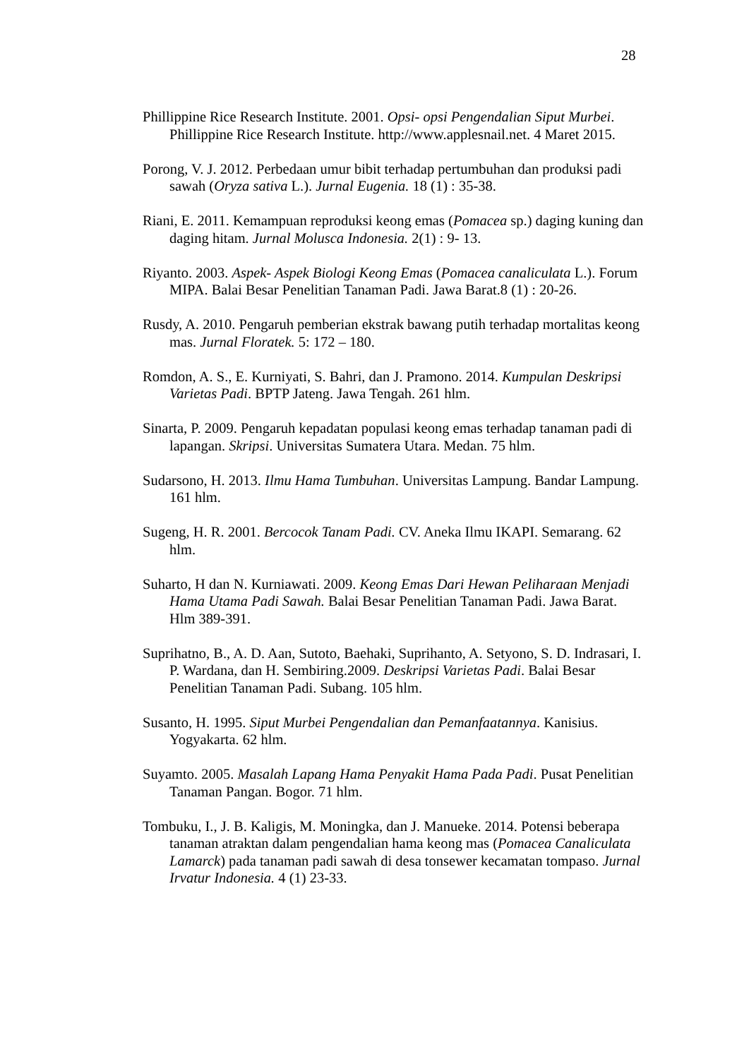28
Phillippine Rice Research Institute. 2001. Opsi- opsi Pengendalian Siput Murbei. Phillippine Rice Research Institute. http://www.applesnail.net. 4 Maret 2015.
Porong, V. J. 2012. Perbedaan umur bibit terhadap pertumbuhan dan produksi padi sawah (Oryza sativa L.). Jurnal Eugenia. 18 (1) : 35-38.
Riani, E. 2011. Kemampuan reproduksi keong emas (Pomacea sp.) daging kuning dan daging hitam. Jurnal Molusca Indonesia. 2(1) : 9- 13.
Riyanto. 2003. Aspek- Aspek Biologi Keong Emas (Pomacea canaliculata L.). Forum MIPA. Balai Besar Penelitian Tanaman Padi. Jawa Barat.8 (1) : 20-26.
Rusdy, A. 2010. Pengaruh pemberian ekstrak bawang putih terhadap mortalitas keong mas. Jurnal Floratek. 5: 172 – 180.
Romdon, A. S., E. Kurniyati, S. Bahri, dan J. Pramono. 2014. Kumpulan Deskripsi Varietas Padi. BPTP Jateng. Jawa Tengah. 261 hlm.
Sinarta, P. 2009. Pengaruh kepadatan populasi keong emas terhadap tanaman padi di lapangan. Skripsi. Universitas Sumatera Utara. Medan. 75 hlm.
Sudarsono, H. 2013. Ilmu Hama Tumbuhan. Universitas Lampung. Bandar Lampung. 161 hlm.
Sugeng, H. R. 2001. Bercocok Tanam Padi. CV. Aneka Ilmu IKAPI. Semarang. 62 hlm.
Suharto, H dan N. Kurniawati. 2009. Keong Emas Dari Hewan Peliharaan Menjadi Hama Utama Padi Sawah. Balai Besar Penelitian Tanaman Padi. Jawa Barat. Hlm 389-391.
Suprihatno, B., A. D. Aan, Sutoto, Baehaki, Suprihanto, A. Setyono, S. D. Indrasari, I. P. Wardana, dan H. Sembiring.2009. Deskripsi Varietas Padi. Balai Besar Penelitian Tanaman Padi. Subang. 105 hlm.
Susanto, H. 1995. Siput Murbei Pengendalian dan Pemanfaatannya. Kanisius. Yogyakarta. 62 hlm.
Suyamto. 2005. Masalah Lapang Hama Penyakit Hama Pada Padi. Pusat Penelitian Tanaman Pangan. Bogor. 71 hlm.
Tombuku, I., J. B. Kaligis, M. Moningka, dan J. Manueke. 2014. Potensi beberapa tanaman atraktan dalam pengendalian hama keong mas (Pomacea Canaliculata Lamarck) pada tanaman padi sawah di desa tonsewer kecamatan tompaso. Jurnal Irvatur Indonesia. 4 (1) 23-33.